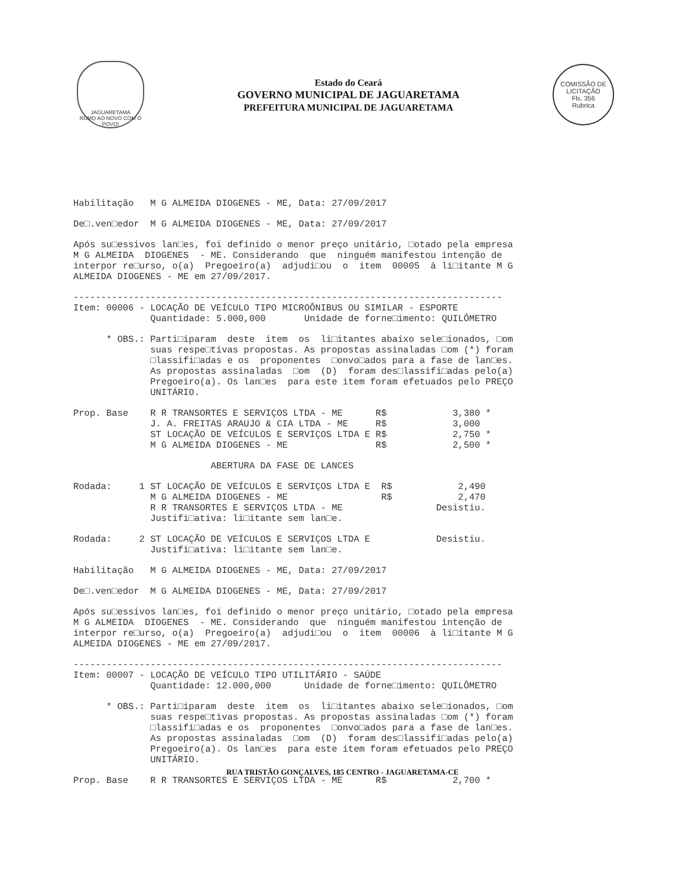JAGUARETAMA
RUMO AO NOVO COM O POVO!
Estado do Ceará
GOVERNO MUNICIPAL DE JAGUARETAMA
PREFEITURA MUNICIPAL DE JAGUARETAMA
COMISSÃO DE LICITAÇÃO
Fls. 356
Rubrica
Habilitação   M G ALMEIDA DIOGENES - ME, Data: 27/09/2017
De□.ven□edor  M G ALMEIDA DIOGENES - ME, Data: 27/09/2017
Após su□essivos lan□es, foi definido o menor preço unitário, □otado pela empresa
M G ALMEIDA  DIOGENES  - ME. Considerando  que  ninguém manifestou intenção de
interpor re□urso, o(a)  Pregoeiro(a)  adjudi□ou  o  item  00005  à li□itante M G
ALMEIDA DIOGENES - ME em 27/09/2017.
------------------------------------------------------------------------------
Item: 00006 - LOCAÇÃO DE VEÍCULO TIPO MICROÔNIBUS OU SIMILAR - ESPORTE
              Quantidade: 5.000,000       Unidade de forne□imento: QUILÔMETRO
      * OBS.: Parti□iparam  deste  item  os  li□itantes abaixo sele□ionados, □om
              suas respe□tivas propostas. As propostas assinaladas □om (*) foram
              □lassifi□adas e os  proponentes  □onvo□ados para a fase de lan□es.
              As propostas assinaladas  □om  (D)  foram des□lassifi□adas pelo(a)
              Pregoeiro(a). Os lan□es  para este item foram efetuados pelo PREÇO
              UNITÁRIO.
Prop. Base    R R TRANSORTES E SERVIÇOS LTDA - ME      R$            3,380 *
              J. A. FREITAS ARAUJO & CIA LTDA - ME     R$            3,000
              ST LOCAÇÃO DE VEÍCULOS E SERVIÇOS LTDA E R$            2,750 *
              M G ALMEIDA DIOGENES - ME                R$            2,500 *
                         ABERTURA DA FASE DE LANCES
Rodada:     1 ST LOCAÇÃO DE VEÍCULOS E SERVIÇOS LTDA E  R$            2,490
              M G ALMEIDA DIOGENES - ME                 R$            2,470
              R R TRANSORTES E SERVIÇOS LTDA - ME                 Desistiu.
              Justifi□ativa: li□itante sem lan□e.
Rodada:     2 ST LOCAÇÃO DE VEÍCULOS E SERVIÇOS LTDA E            Desistiu.
              Justifi□ativa: li□itante sem lan□e.
Habilitação   M G ALMEIDA DIOGENES - ME, Data: 27/09/2017
De□.ven□edor  M G ALMEIDA DIOGENES - ME, Data: 27/09/2017
Após su□essivos lan□es, foi definido o menor preço unitário, □otado pela empresa
M G ALMEIDA  DIOGENES  - ME. Considerando  que  ninguém manifestou intenção de
interpor re□urso, o(a)  Pregoeiro(a)  adjudi□ou  o  item  00006  à li□itante M G
ALMEIDA DIOGENES - ME em 27/09/2017.
------------------------------------------------------------------------------
Item: 00007 - LOCAÇÃO DE VEÍCULO TIPO UTILITÁRIO - SAÚDE
              Quantidade: 12.000,000      Unidade de forne□imento: QUILÔMETRO
      * OBS.: Parti□iparam  deste  item  os  li□itantes abaixo sele□ionados, □om
              suas respe□tivas propostas. As propostas assinaladas □om (*) foram
              □lassifi□adas e os  proponentes  □onvo□ados para a fase de lan□es.
              As propostas assinaladas  □om  (D)  foram des□lassifi□adas pelo(a)
              Pregoeiro(a). Os lan□es  para este item foram efetuados pelo PREÇO
              UNITÁRIO.
Prop. Base    R R TRANSORTES E SERVIÇOS LTDA - ME      R$            2,700 *
RUA TRISTÃO GONÇALVES, 185 CENTRO - JAGUARETAMA-CE